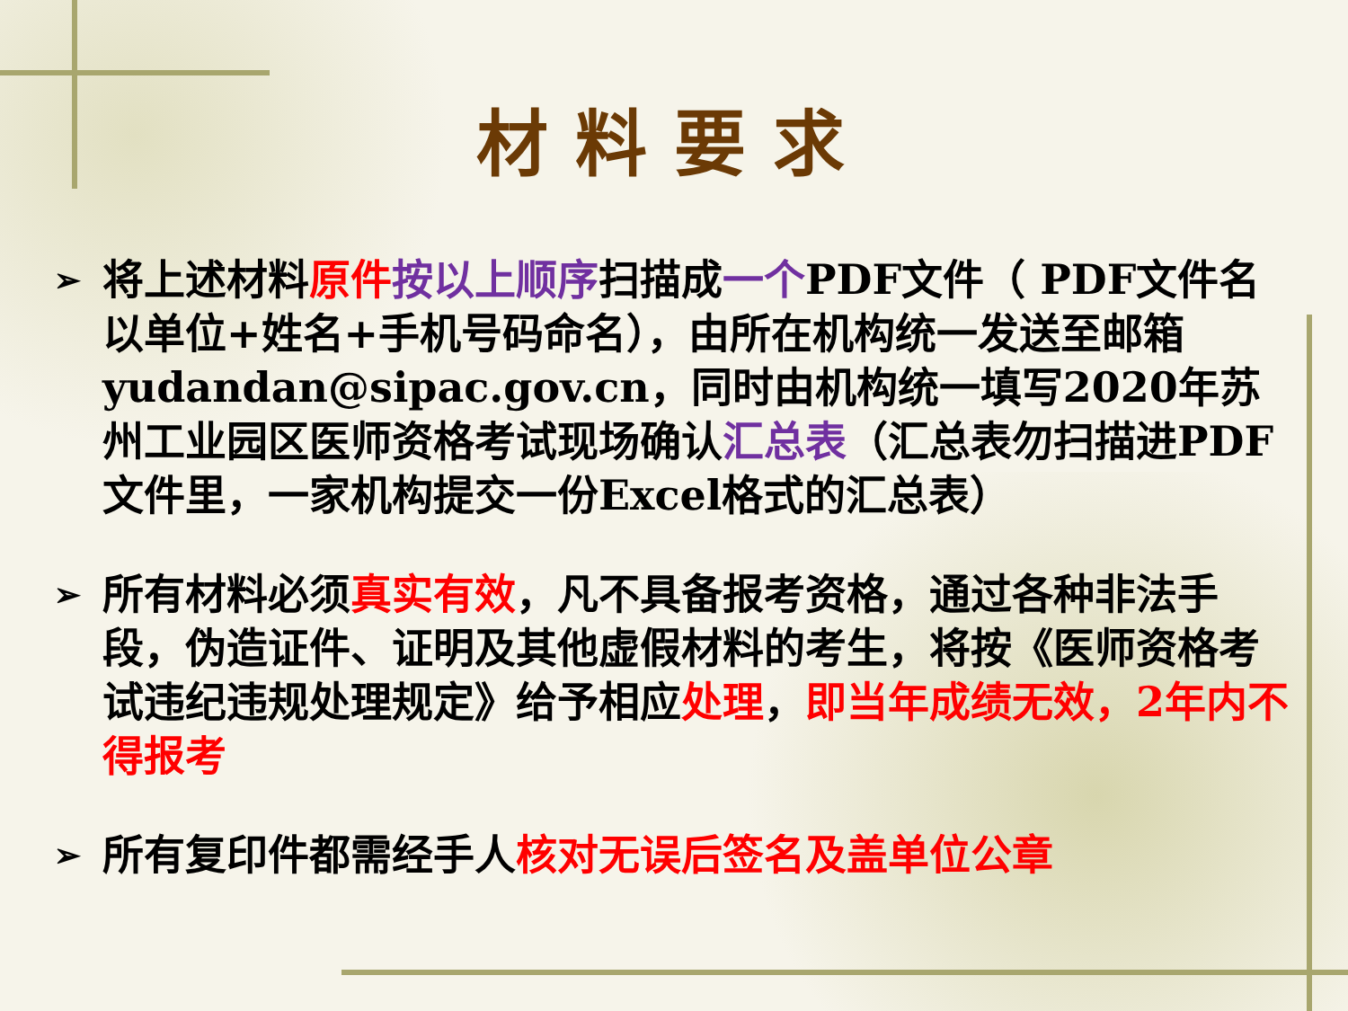材料要求
➢ 将上述材料原件 按以上顺序扫描成一个PDF文件（ PDF文件名以单位+姓名+手机号码命名），由所在机构统一发送至邮箱yudandan@sipac.gov.cn，同时由机构统一填写2020年苏州工业园区医师资格考试现场确认汇总表（汇总表勿扫描进PDF文件里，一家机构提交一份Excel格式的汇总表）
➢ 所有材料必须真实有效，凡不具备报考资格，通过各种非法手段，伪造证件、证明及其他虚假材料的考生，将按《医师资格考试违纪违规处理规定》给予相应处理，即当年成绩无效，2年内不得报考
➢ 所有复印件都需经手人核对无误后签名及盖单位公章